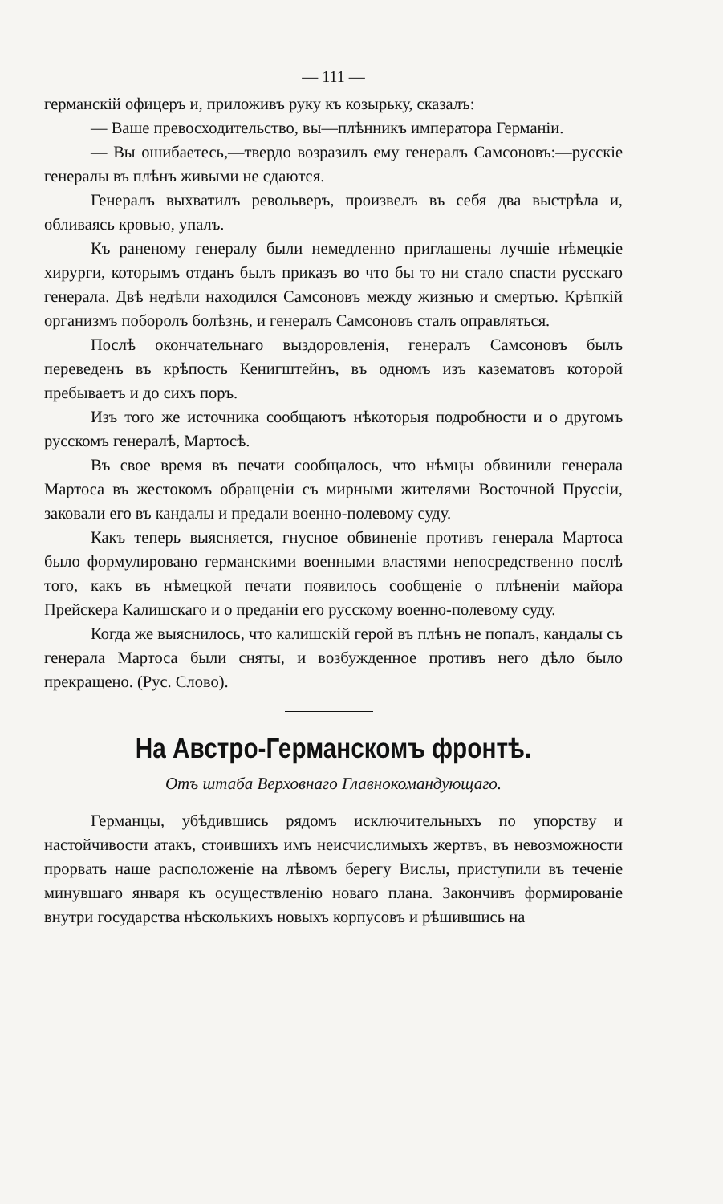— 111 —
германскій офицеръ и, приложивъ руку къ козырьку, сказалъ:
— Ваше превосходительство, вы—плѣнникъ императора Германіи.
— Вы ошибаетесь,—твердо возразилъ ему генералъ Самсоновъ:—русскіе генералы въ плѣнъ живыми не сдаются.
Генералъ выхватилъ револьверъ, произвелъ въ себя два выстрѣла и, обливаясь кровью, упалъ.
Къ раненому генералу были немедленно приглашены лучшіе нѣмецкіе хирурги, которымъ отданъ былъ приказъ во что бы то ни стало спасти русскаго генерала. Двѣ недѣли находился Самсоновъ между жизнью и смертью. Крѣпкій организмъ поборолъ болѣзнь, и генералъ Самсоновъ сталъ оправляться.
Послѣ окончательнаго выздоровленія, генералъ Самсоновъ былъ переведенъ въ крѣпость Кенигштейнъ, въ одномъ изъ казематовъ которой пребываетъ и до сихъ поръ.
Изъ того же источника сообщаютъ нѣкоторыя подробности и о другомъ русскомъ генералѣ, Мартосѣ.
Въ свое время въ печати сообщалось, что нѣмцы обвинили генерала Мартоса въ жестокомъ обращеніи съ мирными жителями Восточной Пруссіи, заковали его въ кандалы и предали военно-полевому суду.
Какъ теперь выясняется, гнусное обвиненіе противъ генерала Мартоса было формулировано германскими военными властями непосредственно послѣ того, какъ въ нѣмецкой печати появилось сообщеніе о плѣненіи майора Прейскера Калишскаго и о преданіи его русскому военно-полевому суду.
Когда же выяснилось, что калишскій герой въ плѣнъ не попалъ, кандалы съ генерала Мартоса были сняты, и возбужденное противъ него дѣло было прекращено. (Рус. Слово).
На Австро-Германскомъ фронтѣ.
Отъ штаба Верховнаго Главнокомандующаго.
Германцы, убѣдившись рядомъ исключительныхъ по упорству и настойчивости атакъ, стоившихъ имъ неисчислимыхъ жертвъ, въ невозможности прорвать наше расположеніе на лѣвомъ берегу Вислы, приступили въ теченіе минувшаго января къ осуществленію новаго плана. Закончивъ формированіе внутри государства нѣсколькихъ новыхъ корпусовъ и рѣшившись на